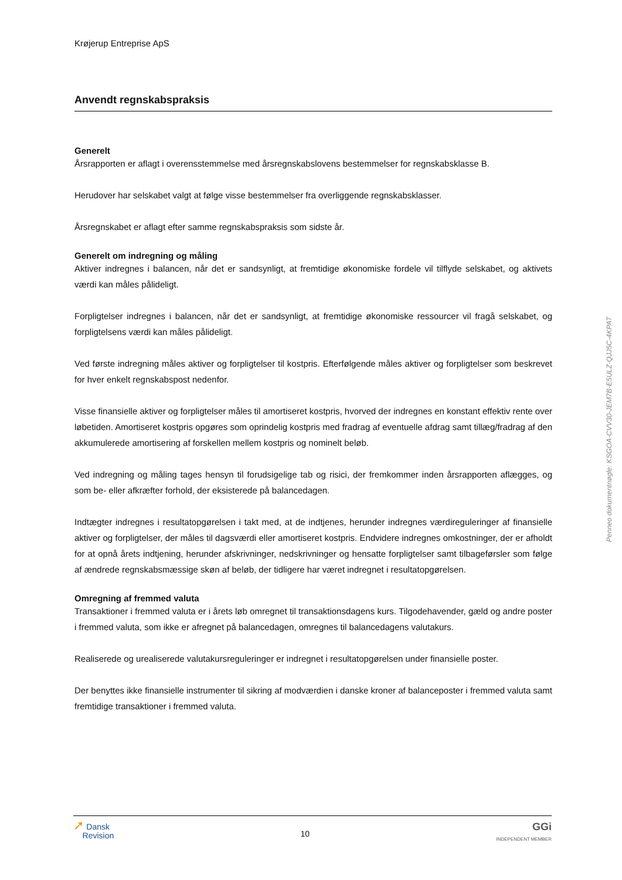Krøjerup Entreprise ApS
Anvendt regnskabspraksis
Generelt
Årsrapporten er aflagt i overensstemmelse med årsregnskabslovens bestemmelser for regnskabsklasse B.
Herudover har selskabet valgt at følge visse bestemmelser fra overliggende regnskabsklasser.
Årsregnskabet er aflagt efter samme regnskabspraksis som sidste år.
Generelt om indregning og måling
Aktiver indregnes i balancen, når det er sandsynligt, at fremtidige økonomiske fordele vil tilflyde selskabet, og aktivets værdi kan måles pålideligt.
Forpligtelser indregnes i balancen, når det er sandsynligt, at fremtidige økonomiske ressourcer vil fragå selskabet, og forpligtelsens værdi kan måles pålideligt.
Ved første indregning måles aktiver og forpligtelser til kostpris. Efterfølgende måles aktiver og forpligtelser som beskrevet for hver enkelt regnskabspost nedenfor.
Visse finansielle aktiver og forpligtelser måles til amortiseret kostpris, hvorved der indregnes en konstant effektiv rente over løbetiden. Amortiseret kostpris opgøres som oprindelig kostpris med fradrag af eventuelle afdrag samt tillæg/fradrag af den akkumulerede amortisering af forskellen mellem kostpris og nominelt beløb.
Ved indregning og måling tages hensyn til forudsigelige tab og risici, der fremkommer inden årsrapporten aflægges, og som be- eller afkræfter forhold, der eksisterede på balancedagen.
Indtægter indregnes i resultatopgørelsen i takt med, at de indtjenes, herunder indregnes værdireguleringer af finansielle aktiver og forpligtelser, der måles til dagsværdi eller amortiseret kostpris. Endvidere indregnes omkostninger, der er afholdt for at opnå årets indtjening, herunder afskrivninger, nedskrivninger og hensatte forpligtelser samt tilbageførsler som følge af ændrede regnskabsmæssige skøn af beløb, der tidligere har været indregnet i resultatopgørelsen.
Omregning af fremmed valuta
Transaktioner i fremmed valuta er i årets løb omregnet til transaktionsdagens kurs. Tilgodehavender, gæld og andre poster i fremmed valuta, som ikke er afregnet på balancedagen, omregnes til balancedagens valutakurs.
Realiserede og urealiserede valutakursreguleringer er indregnet i resultatopgørelsen under finansielle poster.
Der benyttes ikke finansielle instrumenter til sikring af modværdien i danske kroner af balanceposter i fremmed valuta samt fremtidige transaktioner i fremmed valuta.
Penneo dokumentnøgle: KSGOA-CVV30-JEM7B-E5ULZ-QJJ5C-4KPAT
➚ Dansk
Revision
10
GGi
INDEPENDENT MEMBER